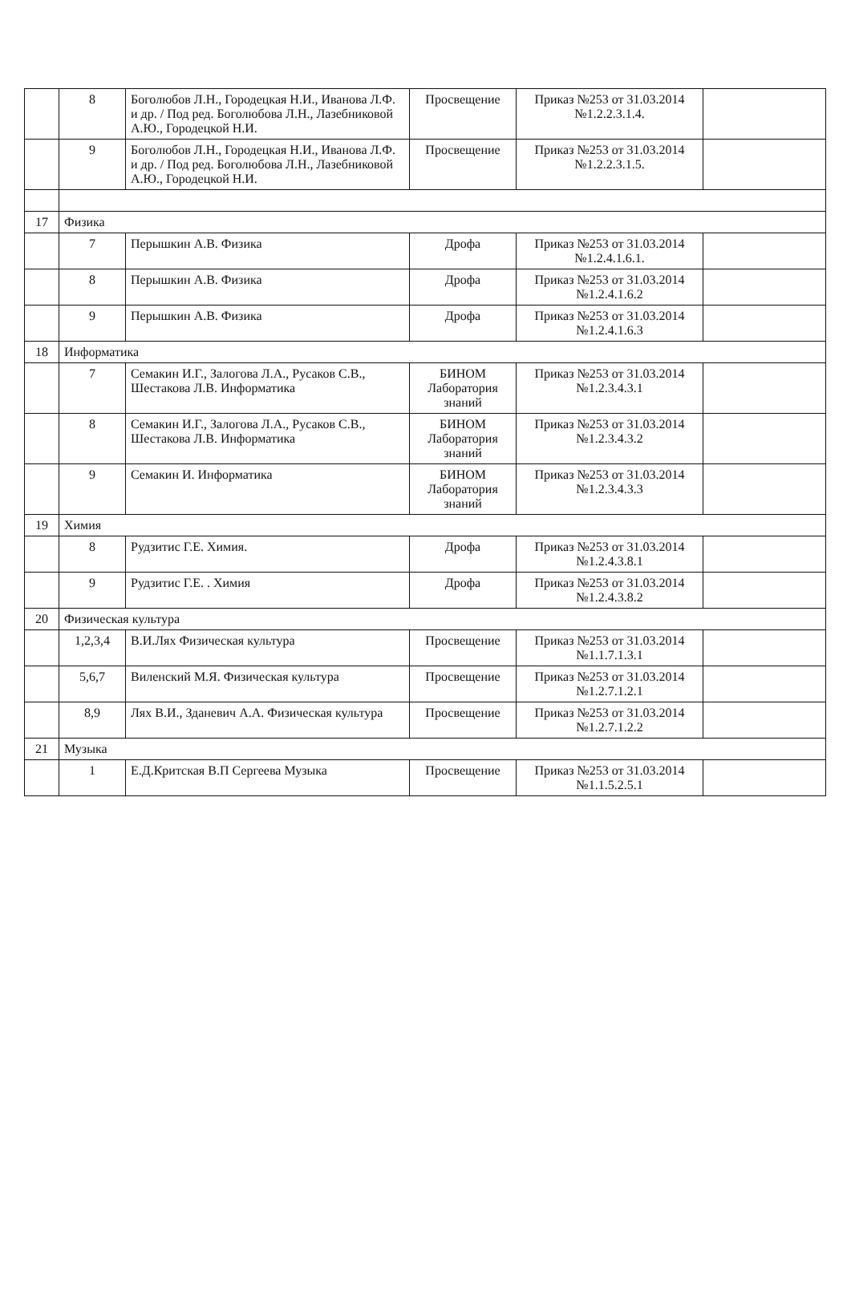| | 8 | Боголюбов Л.Н., Городецкая Н.И., Иванова Л.Ф. и др. / Под ред. Боголюбова Л.Н., Лазебниковой А.Ю., Городецкой Н.И. | Просвещение | Приказ №253 от 31.03.2014 №1.2.2.3.1.4. | |
| | 9 | Боголюбов Л.Н., Городецкая Н.И., Иванова Л.Ф. и др. / Под ред. Боголюбова Л.Н., Лазебниковой А.Ю., Городецкой Н.И. | Просвещение | Приказ №253 от 31.03.2014 №1.2.2.3.1.5. | |
| 17 | Физика | | | | |
| | 7 | Перышкин А.В. Физика | Дрофа | Приказ №253 от 31.03.2014 №1.2.4.1.6.1. | |
| | 8 | Перышкин А.В. Физика | Дрофа | Приказ №253 от 31.03.2014 №1.2.4.1.6.2 | |
| | 9 | Перышкин А.В. Физика | Дрофа | Приказ №253 от 31.03.2014 №1.2.4.1.6.3 | |
| 18 | Информатика | | | | |
| | 7 | Семакин И.Г., Залогова Л.А., Русаков С.В., Шестакова Л.В. Информатика | БИНОМ Лаборатория знаний | Приказ №253 от 31.03.2014 №1.2.3.4.3.1 | |
| | 8 | Семакин И.Г., Залогова Л.А., Русаков С.В., Шестакова Л.В. Информатика | БИНОМ Лаборатория знаний | Приказ №253 от 31.03.2014 №1.2.3.4.3.2 | |
| | 9 | Семакин И. Информатика | БИНОМ Лаборатория знаний | Приказ №253 от 31.03.2014 №1.2.3.4.3.3 | |
| 19 | Химия | | | | |
| | 8 | Рудзитис Г.Е. Химия. | Дрофа | Приказ №253 от 31.03.2014 №1.2.4.3.8.1 | |
| | 9 | Рудзитис Г.Е. . Химия | Дрофа | Приказ №253 от 31.03.2014 №1.2.4.3.8.2 | |
| 20 | Физическая культура | | | | |
| | 1,2,3,4 | В.И.Лях Физическая культура | Просвещение | Приказ №253 от 31.03.2014 №1.1.7.1.3.1 | |
| | 5,6,7 | Виленский М.Я. Физическая культура | Просвещение | Приказ №253 от 31.03.2014 №1.2.7.1.2.1 | |
| | 8,9 | Лях В.И., Зданевич А.А. Физическая культура | Просвещение | Приказ №253 от 31.03.2014 №1.2.7.1.2.2 | |
| 21 | Музыка | | | | |
| | 1 | Е.Д.Критская В.П Сергеева Музыка | Просвещение | Приказ №253 от 31.03.2014 №1.1.5.2.5.1 | |